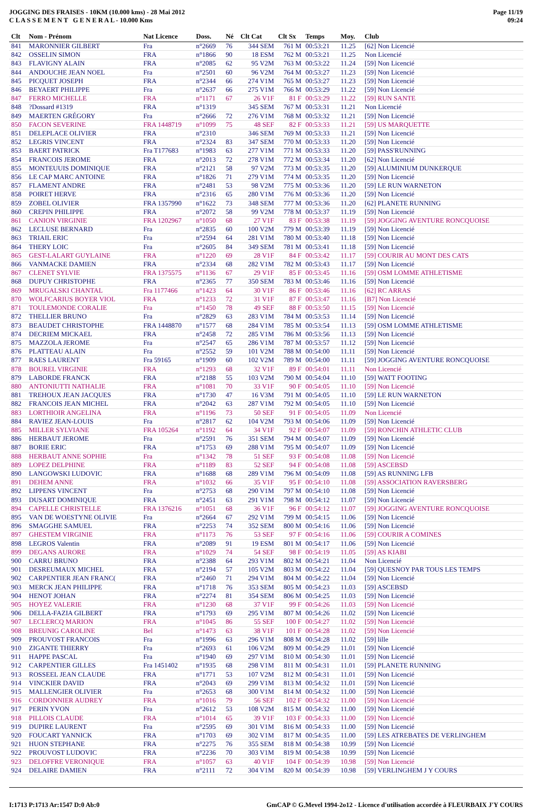JOGGING DES FRAISES - 10KM (10.000 kms) - 28 Mai 2012
C L A S S E M E N T G E N E R A L - 10.000 Kms
Page 11/19
09:24
| Clt | Nom - Prénom | Nat Licence | Doss. | Né | Clt Cat | Clt Sx | Temps | Moy. | Club |
| --- | --- | --- | --- | --- | --- | --- | --- | --- | --- |
| 841 | MARONNIER GILBERT | Fra | n°2669 | 76 | 344 SEM | 761 M | 00:53:21 | 11.25 | [62] Non Licencié |
| 842 | OSSELIN SIMON | FRA | n°1866 | 90 | 18 ESM | 762 M | 00:53:21 | 11.25 | Non Licencié |
| 843 | FLAVIGNY ALAIN | FRA | n°2085 | 62 | 95 V2M | 763 M | 00:53:22 | 11.24 | [59] Non Licencié |
| 844 | ANDOUCHE JEAN NOEL | Fra | n°2501 | 60 | 96 V2M | 764 M | 00:53:27 | 11.23 | [59] Non Licencié |
| 845 | PICQUET JOSEPH | FRA | n°2344 | 66 | 274 V1M | 765 M | 00:53:27 | 11.23 | [59] Non Licencié |
| 846 | BEYAERT PHILIPPE | Fra | n°2637 | 66 | 275 V1M | 766 M | 00:53:29 | 11.22 | [59] Non Licencié |
| 847 | FERRO MICHELLE | FRA | n°1171 | 67 | 26 V1F | 81 F | 00:53:29 | 11.22 | [59] RUN SANTE |
| 848 | ?Dossard #1319 | FRA | n°1319 | | 345 SEM | 767 M | 00:53:31 | 11.21 | Non Licencié |
| 849 | MAERTEN GRÉGORY | Fra | n°2666 | 72 | 276 V1M | 768 M | 00:53:32 | 11.21 | [59] Non Licencié |
| 850 | FACON SEVERINE | FRA 1448719 | n°1099 | 75 | 48 SEF | 82 F | 00:53:33 | 11.21 | [59] US MARQUETTE |
| 851 | DELEPLACE OLIVIER | FRA | n°2310 | | 346 SEM | 769 M | 00:53:33 | 11.21 | [59] Non Licencié |
| 852 | LEGRIS VINCENT | FRA | n°2324 | 83 | 347 SEM | 770 M | 00:53:33 | 11.20 | [59] Non Licencié |
| 853 | BAERT PATRICK | Fra T177683 | n°1983 | 63 | 277 V1M | 771 M | 00:53:33 | 11.20 | [59] PASS'RUNNING |
| 854 | FRANCOIS JEROME | FRA | n°2013 | 72 | 278 V1M | 772 M | 00:53:34 | 11.20 | [62] Non Licencié |
| 855 | MONTEUUIS DOMINIQUE | FRA | n°2121 | 58 | 97 V2M | 773 M | 00:53:35 | 11.20 | [59] ALUMINIUM DUNKERQUE |
| 856 | LE CAP MARC ANTOINE | FRA | n°1826 | 71 | 279 V1M | 774 M | 00:53:35 | 11.20 | [59] Non Licencié |
| 857 | FLAMENT ANDRE | FRA | n°2481 | 53 | 98 V2M | 775 M | 00:53:36 | 11.20 | [59] LE RUN WARNETON |
| 858 | POIRET HERVE | FRA | n°2316 | 65 | 280 V1M | 776 M | 00:53:36 | 11.20 | [59] Non Licencié |
| 859 | ZOBEL OLIVIER | FRA 1357990 | n°1622 | 73 | 348 SEM | 777 M | 00:53:36 | 11.20 | [62] PLANETE RUNNING |
| 860 | CREPIN PHILIPPE | FRA | n°2072 | 58 | 99 V2M | 778 M | 00:53:37 | 11.19 | [59] Non Licencié |
| 861 | CANION VIRGINIE | FRA 1202967 | n°1050 | 68 | 27 V1F | 83 F | 00:53:38 | 11.19 | [59] JOGGING AVENTURE RONCQUOISE |
| 862 | LECLUSE BERNARD | Fra | n°2835 | 60 | 100 V2M | 779 M | 00:53:39 | 11.19 | [59] Non Licencié |
| 863 | TRIAIL ERIC | Fra | n°2594 | 64 | 281 V1M | 780 M | 00:53:40 | 11.18 | [59] Non Licencié |
| 864 | THERY LOIC | Fra | n°2605 | 84 | 349 SEM | 781 M | 00:53:41 | 11.18 | [59] Non Licencié |
| 865 | GEST-LALART GUYLAINE | FRA | n°1220 | 69 | 28 V1F | 84 F | 00:53:42 | 11.17 | [59] COURIR AU MONT DES CATS |
| 866 | VANMACKE DAMIEN | FRA | n°2334 | 68 | 282 V1M | 782 M | 00:53:43 | 11.17 | [59] Non Licencié |
| 867 | CLENET SYLVIE | FRA 1375575 | n°1136 | 67 | 29 V1F | 85 F | 00:53:45 | 11.16 | [59] OSM LOMME ATHLETISME |
| 868 | DUPUY CHRISTOPHE | FRA | n°2365 | 77 | 350 SEM | 783 M | 00:53:46 | 11.16 | [59] Non Licencié |
| 869 | MRUGALSKI CHANTAL | Fra 1177466 | n°1423 | 64 | 30 V1F | 86 F | 00:53:46 | 11.16 | [62] RC ARRAS |
| 870 | WOLFCARIUS BOYER VIOL | FRA | n°1233 | 72 | 31 V1F | 87 F | 00:53:47 | 11.16 | [B7] Non Licencié |
| 871 | TOULEMONDE CORALIE | Fra | n°1450 | 78 | 49 SEF | 88 F | 00:53:50 | 11.15 | [59] Non Licencié |
| 872 | THELLIER BRUNO | Fra | n°2829 | 63 | 283 V1M | 784 M | 00:53:53 | 11.14 | [59] Non Licencié |
| 873 | BEAUDET CHRISTOPHE | FRA 1448870 | n°1577 | 68 | 284 V1M | 785 M | 00:53:54 | 11.13 | [59] OSM LOMME ATHLETISME |
| 874 | DECRIEM MICKAEL | FRA | n°2458 | 72 | 285 V1M | 786 M | 00:53:56 | 11.13 | [59] Non Licencié |
| 875 | MAZZOLA JEROME | Fra | n°2547 | 65 | 286 V1M | 787 M | 00:53:57 | 11.12 | [59] Non Licencié |
| 876 | PLATTEAU ALAIN | Fra | n°2552 | 59 | 101 V2M | 788 M | 00:54:00 | 11.11 | [59] Non Licencié |
| 877 | RAES LAURENT | Fra 59165 | n°1909 | 60 | 102 V2M | 789 M | 00:54:00 | 11.11 | [59] JOGGING AVENTURE RONCQUOISE |
| 878 | BOUREL VIRGINIE | FRA | n°1293 | 68 | 32 V1F | 89 F | 00:54:01 | 11.11 | Non Licencié |
| 879 | LABORDE FRANCK | FRA | n°2188 | 55 | 103 V2M | 790 M | 00:54:04 | 11.10 | [59] WATT FOOTING |
| 880 | ANTONIUTTI NATHALIE | FRA | n°1081 | 70 | 33 V1F | 90 F | 00:54:05 | 11.10 | [59] Non Licencié |
| 881 | TREHOUX JEAN JACQUES | FRA | n°1730 | 47 | 16 V3M | 791 M | 00:54:05 | 11.10 | [59] LE RUN WARNETON |
| 882 | FRANCOIS JEAN MICHEL | FRA | n°2042 | 63 | 287 V1M | 792 M | 00:54:05 | 11.10 | [59] Non Licencié |
| 883 | LORTHIOIR ANGELINA | FRA | n°1196 | 73 | 50 SEF | 91 F | 00:54:05 | 11.09 | Non Licencié |
| 884 | RAVIEZ JEAN-LOUIS | Fra | n°2817 | 62 | 104 V2M | 793 M | 00:54:06 | 11.09 | [59] Non Licencié |
| 885 | MILLER SYLVIANE | FRA 105264 | n°1192 | 64 | 34 V1F | 92 F | 00:54:07 | 11.09 | [59] RONCHIN ATHLETIC CLUB |
| 886 | HERBAUT JEROME | Fra | n°2591 | 76 | 351 SEM | 794 M | 00:54:07 | 11.09 | [59] Non Licencié |
| 887 | BORIE ERIC | FRA | n°1753 | 69 | 288 V1M | 795 M | 00:54:07 | 11.09 | [59] Non Licencié |
| 888 | HERBAUT ANNE SOPHIE | Fra | n°1342 | 78 | 51 SEF | 93 F | 00:54:08 | 11.08 | [59] Non Licencié |
| 889 | LOPEZ DELPHINE | FRA | n°1189 | 83 | 52 SEF | 94 F | 00:54:08 | 11.08 | [59] ASCEBSD |
| 890 | LANGOWSKI LUDOVIC | FRA | n°1688 | 68 | 289 V1M | 796 M | 00:54:09 | 11.08 | [59] AS RUNNING LFB |
| 891 | DEHEM ANNE | FRA | n°1032 | 66 | 35 V1F | 95 F | 00:54:10 | 11.08 | [59] ASSOCIATION RAVERSBERG |
| 892 | LIPPENS VINCENT | Fra | n°2753 | 68 | 290 V1M | 797 M | 00:54:10 | 11.08 | [59] Non Licencié |
| 893 | DUSART DOMINIQUE | FRA | n°2451 | 63 | 291 V1M | 798 M | 00:54:12 | 11.07 | [59] Non Licencié |
| 894 | CAPELLE CHRISTELLE | FRA 1376216 | n°1051 | 68 | 36 V1F | 96 F | 00:54:12 | 11.07 | [59] JOGGING AVENTURE RONCQUOISE |
| 895 | VAN DE WOESTYNE OLIVIE | Fra | n°2664 | 67 | 292 V1M | 799 M | 00:54:15 | 11.06 | [59] Non Licencié |
| 896 | SMAGGHE SAMUEL | FRA | n°2253 | 74 | 352 SEM | 800 M | 00:54:16 | 11.06 | [59] Non Licencié |
| 897 | GHESTEM VIRGINIE | FRA | n°1173 | 76 | 53 SEF | 97 F | 00:54:16 | 11.06 | [59] COURIR A COMINES |
| 898 | LEGROS Valentin | FRA | n°2089 | 91 | 19 ESM | 801 M | 00:54:17 | 11.06 | [59] Non Licencié |
| 899 | DEGANS AURORE | FRA | n°1029 | 74 | 54 SEF | 98 F | 00:54:19 | 11.05 | [59] AS KIABI |
| 900 | CARRU BRUNO | FRA | n°2388 | 64 | 293 V1M | 802 M | 00:54:21 | 11.04 | Non Licencié |
| 901 | DESREUMAUX MICHEL | FRA | n°2194 | 57 | 105 V2M | 803 M | 00:54:22 | 11.04 | [59] QUESNOY PAR TOUS LES TEMPS |
| 902 | CARPENTIER JEAN FRANC( | FRA | n°2460 | 71 | 294 V1M | 804 M | 00:54:22 | 11.04 | [59] Non Licencié |
| 903 | MERCK JEAN PHILIPPE | FRA | n°1718 | 76 | 353 SEM | 805 M | 00:54:23 | 11.03 | [59] ASCEBSD |
| 904 | HENOT JOHAN | FRA | n°2274 | 81 | 354 SEM | 806 M | 00:54:25 | 11.03 | [59] Non Licencié |
| 905 | HOYEZ VALERIE | FRA | n°1230 | 68 | 37 V1F | 99 F | 00:54:26 | 11.03 | [59] Non Licencié |
| 906 | DELLA-FAZIA GILBERT | FRA | n°1793 | 69 | 295 V1M | 807 M | 00:54:26 | 11.02 | [59] Non Licencié |
| 907 | LECLERCQ MARION | FRA | n°1045 | 86 | 55 SEF | 100 F | 00:54:27 | 11.02 | [59] Non Licencié |
| 908 | BREUNIG CAROLINE | Bel | n°1473 | 63 | 38 V1F | 101 F | 00:54:28 | 11.02 | [59] Non Licencié |
| 909 | PROUVOST FRANCOIS | Fra | n°1996 | 63 | 296 V1M | 808 M | 00:54:28 | 11.02 | [59] lille |
| 910 | ZIGANTE THIERRY | Fra | n°2693 | 61 | 106 V2M | 809 M | 00:54:29 | 11.01 | [59] Non Licencié |
| 911 | HAPPE PASCAL | Fra | n°1940 | 69 | 297 V1M | 810 M | 00:54:30 | 11.01 | [59] Non Licencié |
| 912 | CARPENTIER GILLES | Fra 1451402 | n°1935 | 68 | 298 V1M | 811 M | 00:54:31 | 11.01 | [59] PLANETE RUNNING |
| 913 | ROSSEEL JEAN CLAUDE | FRA | n°1771 | 53 | 107 V2M | 812 M | 00:54:31 | 11.01 | [59] Non Licencié |
| 914 | VINCKIER DAVID | FRA | n°2043 | 69 | 299 V1M | 813 M | 00:54:32 | 11.01 | [59] Non Licencié |
| 915 | MALLENGIER OLIVIER | Fra | n°2653 | 68 | 300 V1M | 814 M | 00:54:32 | 11.00 | [59] Non Licencié |
| 916 | CORDONNIER AUDREY | FRA | n°1016 | 79 | 56 SEF | 102 F | 00:54:32 | 11.00 | [59] Non Licencié |
| 917 | PERIN YVON | Fra | n°2612 | 53 | 108 V2M | 815 M | 00:54:32 | 11.00 | [59] Non Licencié |
| 918 | PILLOIS CLAUDE | FRA | n°1014 | 65 | 39 V1F | 103 F | 00:54:33 | 11.00 | [59] Non Licencié |
| 919 | DUPIRE LAURENT | Fra | n°2595 | 69 | 301 V1M | 816 M | 00:54:33 | 11.00 | [59] Non Licencié |
| 920 | FOUCART YANNICK | FRA | n°1703 | 69 | 302 V1M | 817 M | 00:54:35 | 11.00 | [59] LES ATREBATES DE VERLINGHEM |
| 921 | HUON STEPHANE | FRA | n°2275 | 76 | 355 SEM | 818 M | 00:54:38 | 10.99 | [59] Non Licencié |
| 922 | PROUVOST LUDOVIC | FRA | n°2236 | 70 | 303 V1M | 819 M | 00:54:38 | 10.99 | [59] Non Licencié |
| 923 | DELOFFRE VERONIQUE | FRA | n°1057 | 63 | 40 V1F | 104 F | 00:54:39 | 10.98 | [59] Non Licencié |
| 924 | DELAIRE DAMIEN | FRA | n°2111 | 72 | 304 V1M | 820 M | 00:54:39 | 10.98 | [59] VERLINGHEM J Y COURS |
I:1713 P:1713 Ar:1547 D:0 Ab:0 GmCAP © G.Mevel 1994-2o12 - Licence d'utilisation accordée à FLEURBAIX J'Y COURS